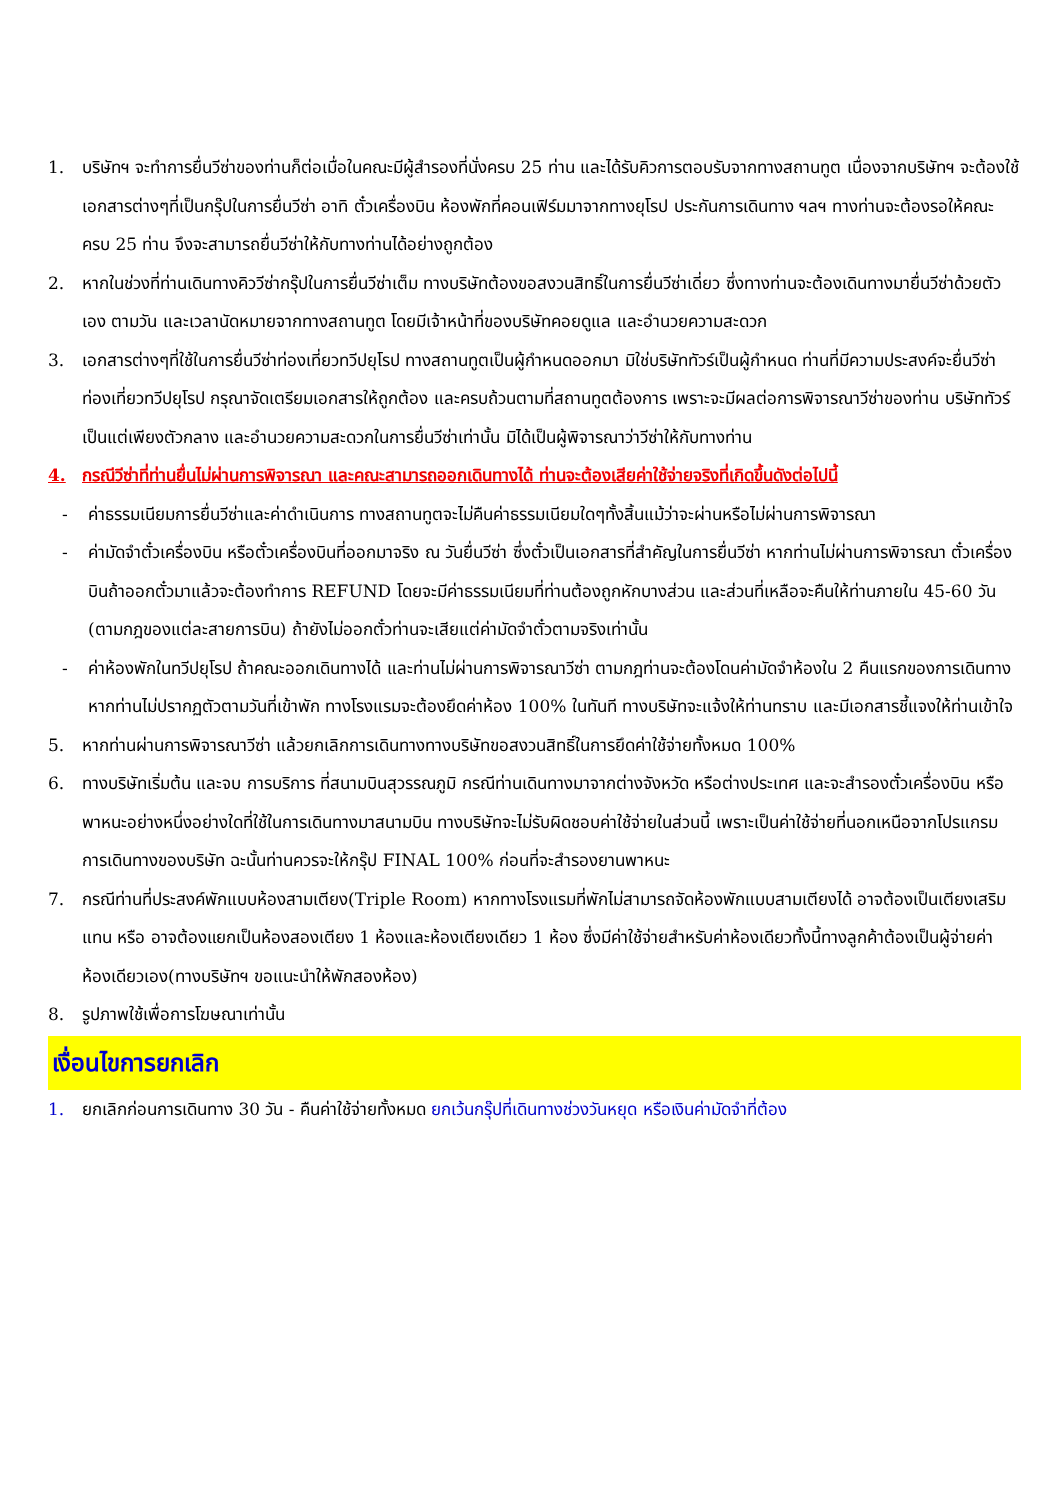1. บริษัทฯ จะทำการยื่นวีซ่าของท่านก็ต่อเมื่อในคณะมีผู้สำรองที่นั่งครบ 25 ท่าน และได้รับคิวการตอบรับจากทางสถานทูต เนื่องจากบริษัทฯ จะต้องใช้เอกสารต่างๆที่เป็นกรุ๊ปในการยื่นวีซ่า อาทิ ตั๋วเครื่องบิน ห้องพักที่คอนเฟิร์มมาจากทางยุโรป ประกันการเดินทาง ฯลฯ ทางท่านจะต้องรอให้คณะครบ 25 ท่าน จึงจะสามารถยื่นวีซ่าให้กับทางท่านได้อย่างถูกต้อง
2. หากในช่วงที่ท่านเดินทางคิววีซ่ากรุ๊ปในการยื่นวีซ่าเต็ม ทางบริษัทต้องขอสงวนสิทธิ์ในการยื่นวีซ่าเดี่ยว ซึ่งทางท่านจะต้องเดินทางมายื่นวีซ่าด้วยตัวเอง ตามวัน และเวลานัดหมายจากทางสถานทูต โดยมีเจ้าหน้าที่ของบริษัทคอยดูแล และอำนวยความสะดวก
3. เอกสารต่างๆที่ใช้ในการยื่นวีซ่าท่องเที่ยวทวีปยุโรป ทางสถานทูตเป็นผู้กำหนดออกมา มิใช่บริษัททัวร์เป็นผู้กำหนด ท่านที่มีความประสงค์จะยื่นวีซ่าท่องเที่ยวทวีปยุโรป กรุณาจัดเตรียมเอกสารให้ถูกต้อง และครบถ้วนตามที่สถานทูตต้องการ เพราะจะมีผลต่อการพิจารณาวีซ่าของท่าน บริษัททัวร์เป็นแต่เพียงตัวกลาง และอำนวยความสะดวกในการยื่นวีซ่าเท่านั้น มิได้เป็นผู้พิจารณาว่าวีซ่าให้กับทางท่าน
4. กรณีวีซ่าที่ท่านยื่นไม่ผ่านการพิจารณา และคณะสามารถออกเดินทางได้ ท่านจะต้องเสียค่าใช้จ่ายจริงที่เกิดขึ้นดังต่อไปนี้
- ค่าธรรมเนียมการยื่นวีซ่าและค่าดำเนินการ ทางสถานทูตจะไม่คืนค่าธรรมเนียมใดๆทั้งสิ้นแม้ว่าจะผ่านหรือไม่ผ่านการพิจารณา
- ค่ามัดจำตั๋วเครื่องบิน หรือตั๋วเครื่องบินที่ออกมาจริง ณ วันยื่นวีซ่า ซึ่งตั๋วเป็นเอกสารที่สำคัญในการยื่นวีซ่า หากท่านไม่ผ่านการพิจารณา ตั๋วเครื่องบินถ้าออกตั๋วมาแล้วจะต้องทำการ REFUND โดยจะมีค่าธรรมเนียมที่ท่านต้องถูกหักบางส่วน และส่วนที่เหลือจะคืนให้ท่านภายใน 45-60 วัน (ตามกฎของแต่ละสายการบิน) ถ้ายังไม่ออกตั๋วท่านจะเสียแต่ค่ามัดจำตั๋วตามจริงเท่านั้น
- ค่าห้องพักในทวีปยุโรป ถ้าคณะออกเดินทางได้ และท่านไม่ผ่านการพิจารณาวีซ่า ตามกฎท่านจะต้องโดนค่ามัดจำห้องใน 2 คืนแรกของการเดินทางหากท่านไม่ปรากฏตัวตามวันที่เข้าพัก ทางโรงแรมจะต้องยึดค่าห้อง 100% ในทันที ทางบริษัทจะแจ้งให้ท่านทราบ และมีเอกสารชี้แจงให้ท่านเข้าใจ
5. หากท่านผ่านการพิจารณาวีซ่า แล้วยกเลิกการเดินทางทางบริษัทขอสงวนสิทธิ์ในการยึดค่าใช้จ่ายทั้งหมด 100%
6. ทางบริษัทเริ่มต้น และจบ การบริการ ที่สนามบินสุวรรณภูมิ กรณีท่านเดินทางมาจากต่างจังหวัด หรือต่างประเทศ และจะสำรองตั๋วเครื่องบิน หรือพาหนะอย่างหนึ่งอย่างใดที่ใช้ในการเดินทางมาสนามบิน ทางบริษัทจะไม่รับผิดชอบค่าใช้จ่ายในส่วนนี้ เพราะเป็นค่าใช้จ่ายที่นอกเหนือจากโปรแกรมการเดินทางของบริษัท ฉะนั้นท่านควรจะให้กรุ๊ป FINAL 100% ก่อนที่จะสำรองยานพาหนะ
7. กรณีท่านที่ประสงค์พักแบบห้องสามเตียง(Triple Room) หากทางโรงแรมที่พักไม่สามารถจัดห้องพักแบบสามเตียงได้ อาจต้องเป็นเตียงเสริมแทน หรือ อาจต้องแยกเป็นห้องสองเตียง 1 ห้องและห้องเตียงเดียว 1 ห้อง ซึ่งมีค่าใช้จ่ายสำหรับค่าห้องเดียวทั้งนี้ทางลูกค้าต้องเป็นผู้จ่ายค่าห้องเดียวเอง(ทางบริษัทฯ ขอแนะนำให้พักสองห้อง)
8. รูปภาพใช้เพื่อการโฆษณาเท่านั้น
เงื่อนไขการยกเลิก
1. ยกเลิกก่อนการเดินทาง 30 วัน - คืนค่าใช้จ่ายทั้งหมด ยกเว้นกรุ๊ปที่เดินทางช่วงวันหยุด หรือเงินค่ามัดจำที่ต้อง